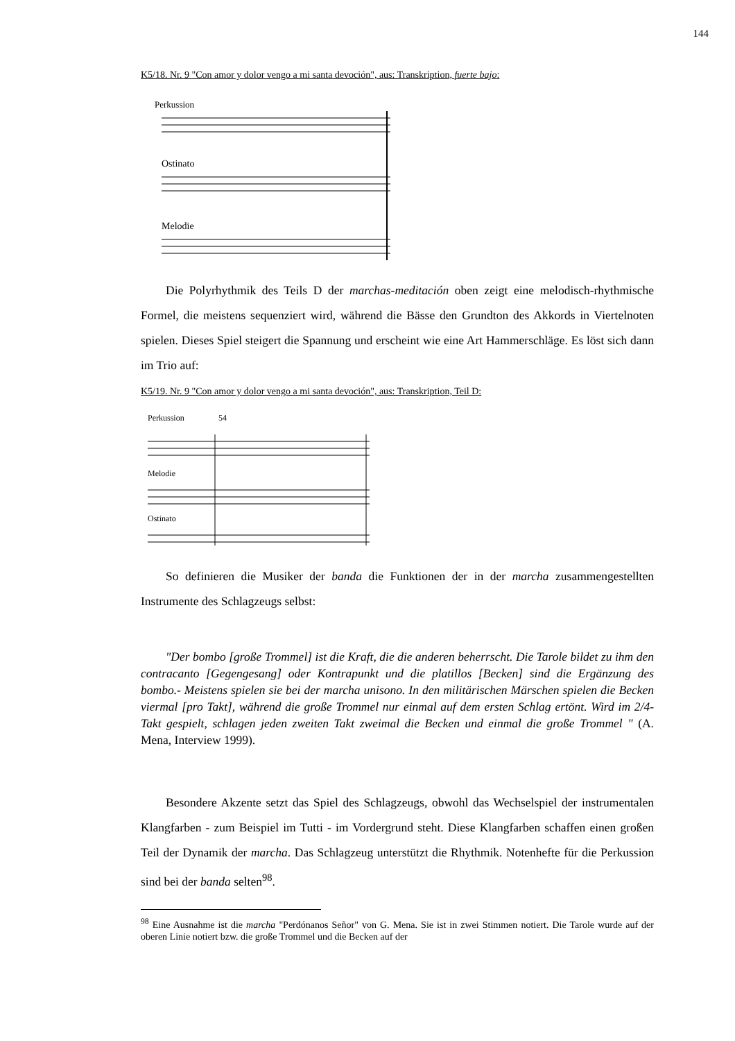144
K5/18. Nr. 9 "Con amor y dolor vengo a mi santa devoción", aus: Transkription, fuerte bajo:
Perkussion
Ostinato
Melodie
Die Polyrhythmik des Teils D der marchas-meditación oben zeigt eine melodisch-rhythmische Formel, die meistens sequenziert wird, während die Bässe den Grundton des Akkords in Viertelnoten spielen. Dieses Spiel steigert die Spannung und erscheint wie eine Art Hammerschläge. Es löst sich dann im Trio auf:
K5/19. Nr. 9 "Con amor y dolor vengo a mi santa devoción", aus: Transkription, Teil D:
Perkussion
54
Melodie
Ostinato
So definieren die Musiker der banda die Funktionen der in der marcha zusammengestellten Instrumente des Schlagzeugs selbst:
"Der bombo [große Trommel] ist die Kraft, die die anderen beherrscht. Die Tarole bildet zu ihm den contracanto [Gegengesang] oder Kontrapunkt und die platillos [Becken] sind die Ergänzung des bombo.- Meistens spielen sie bei der marcha unisono. In den militärischen Märschen spielen die Becken viermal [pro Takt], während die große Trommel nur einmal auf dem ersten Schlag ertönt. Wird im 2/4-Takt gespielt, schlagen jeden zweiten Takt zweimal die Becken und einmal die große Trommel " (A. Mena, Interview 1999).
Besondere Akzente setzt das Spiel des Schlagzeugs, obwohl das Wechselspiel der instrumentalen Klangfarben - zum Beispiel im Tutti - im Vordergrund steht. Diese Klangfarben schaffen einen großen Teil der Dynamik der marcha. Das Schlagzeug unterstützt die Rhythmik. Notenhefte für die Perkussion sind bei der banda selten<sup>98</sup>.
<sup>98</sup> Eine Ausnahme ist die marcha "Perdónanos Señor" von G. Mena. Sie ist in zwei Stimmen notiert. Die Tarole wurde auf der oberen Linie notiert bzw. die große Trommel und die Becken auf der